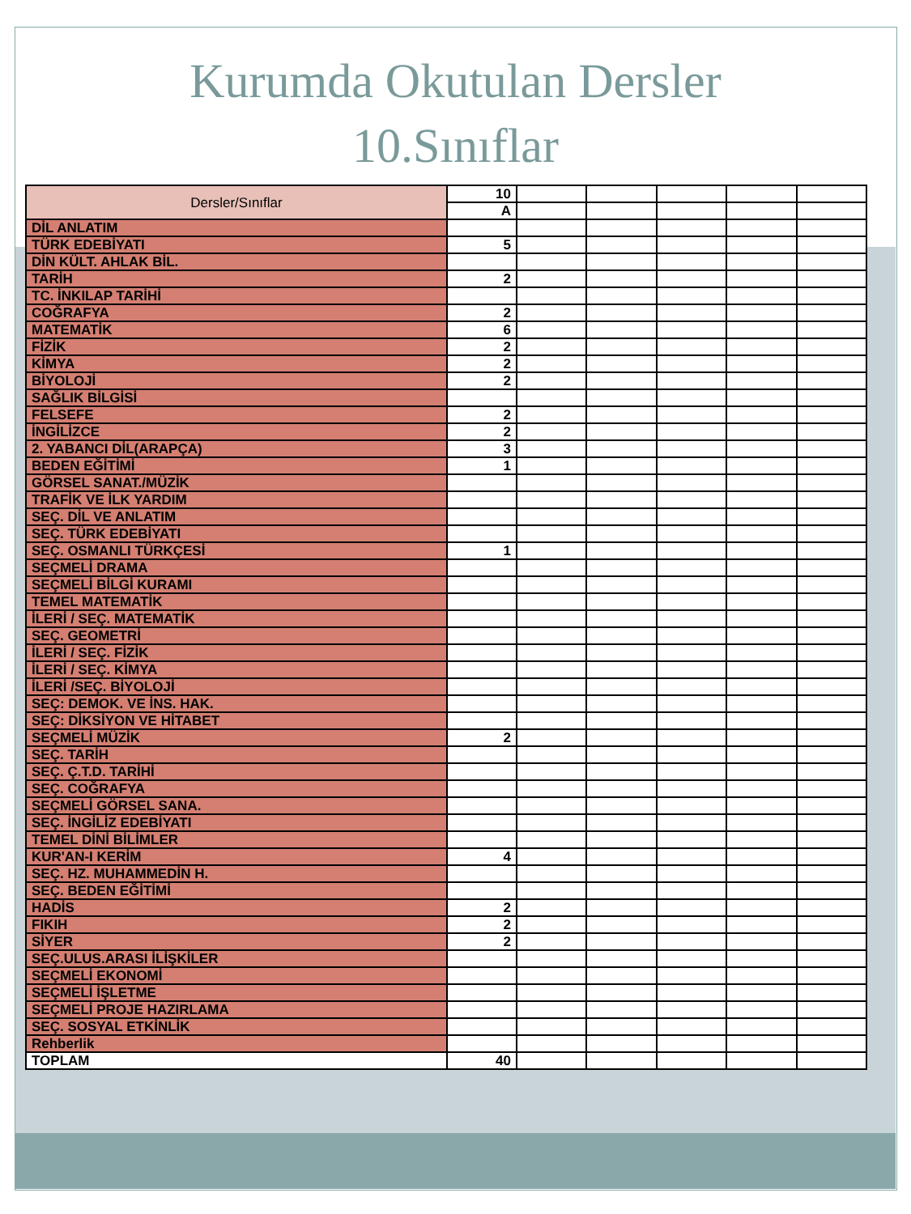Kurumda Okutulan Dersler
10.Sınıflar
| Dersler/Sınıflar | 10 | | | | | |
| | A | | | | | |
| DİL ANLATIM | | | | | | |
| TÜRK EDEBİYATI | 5 | | | | | |
| DİN KÜLT. AHLAK BİL. | | | | | | |
| TARİH | 2 | | | | | |
| TC. İNKILAP TARİHİ | | | | | | |
| COĞRAFYA | 2 | | | | | |
| MATEMATİK | 6 | | | | | |
| FİZİK | 2 | | | | | |
| KİMYA | 2 | | | | | |
| BİYOLOJİ | 2 | | | | | |
| SAĞLIK BİLGİSİ | | | | | | |
| FELSEFE | 2 | | | | | |
| İNGİLİZCE | 2 | | | | | |
| 2. YABANCI DİL(ARAPÇA) | 3 | | | | | |
| BEDEN EĞİTİMİ | 1 | | | | | |
| GÖRSEL SANAT./MÜZİK | | | | | | |
| TRAFİK VE İLK YARDIM | | | | | | |
| SEÇ. DİL VE ANLATIM | | | | | | |
| SEÇ. TÜRK EDEBİYATI | | | | | | |
| SEÇ. OSMANLI TÜRKÇESİ | 1 | | | | | |
| SEÇMELİ DRAMA | | | | | | |
| SEÇMELİ BİLGİ KURAMI | | | | | | |
| TEMEL MATEMATİK | | | | | | |
| İLERİ / SEÇ. MATEMATİK | | | | | | |
| SEÇ. GEOMETRİ | | | | | | |
| İLERİ / SEÇ. FİZİK | | | | | | |
| İLERİ / SEÇ. KİMYA | | | | | | |
| İLERİ /SEÇ. BİYOLOJİ | | | | | | |
| SEÇ: DEMOK. VE İNS. HAK. | | | | | | |
| SEÇ: DİKSİYON VE HİTABET | | | | | | |
| SEÇMELİ MÜZİK | 2 | | | | | |
| SEÇ. TARİH | | | | | | |
| SEÇ. Ç.T.D. TARİHİ | | | | | | |
| SEÇ. COĞRAFYA | | | | | | |
| SEÇMELİ GÖRSEL SANA. | | | | | | |
| SEÇ. İNGİLİZ EDEBİYATI | | | | | | |
| TEMEL DİNİ BİLİMLER | | | | | | |
| KUR'AN-I KERİM | 4 | | | | | |
| SEÇ. HZ. MUHAMMEDİN H. | | | | | | |
| SEÇ. BEDEN EĞİTİMİ | | | | | | |
| HADİS | 2 | | | | | |
| FIKIH | 2 | | | | | |
| SİYER | 2 | | | | | |
| SEÇ.ULUS.ARASI İLİŞKİLER | | | | | | |
| SEÇMELİ EKONOMİ | | | | | | |
| SEÇMELİ İŞLETME | | | | | | |
| SEÇMELİ PROJE HAZIRLAMA | | | | | | |
| SEÇ. SOSYAL ETKİNLİK | | | | | | |
| Rehberlik | | | | | | |
| TOPLAM | 40 | | | | | |